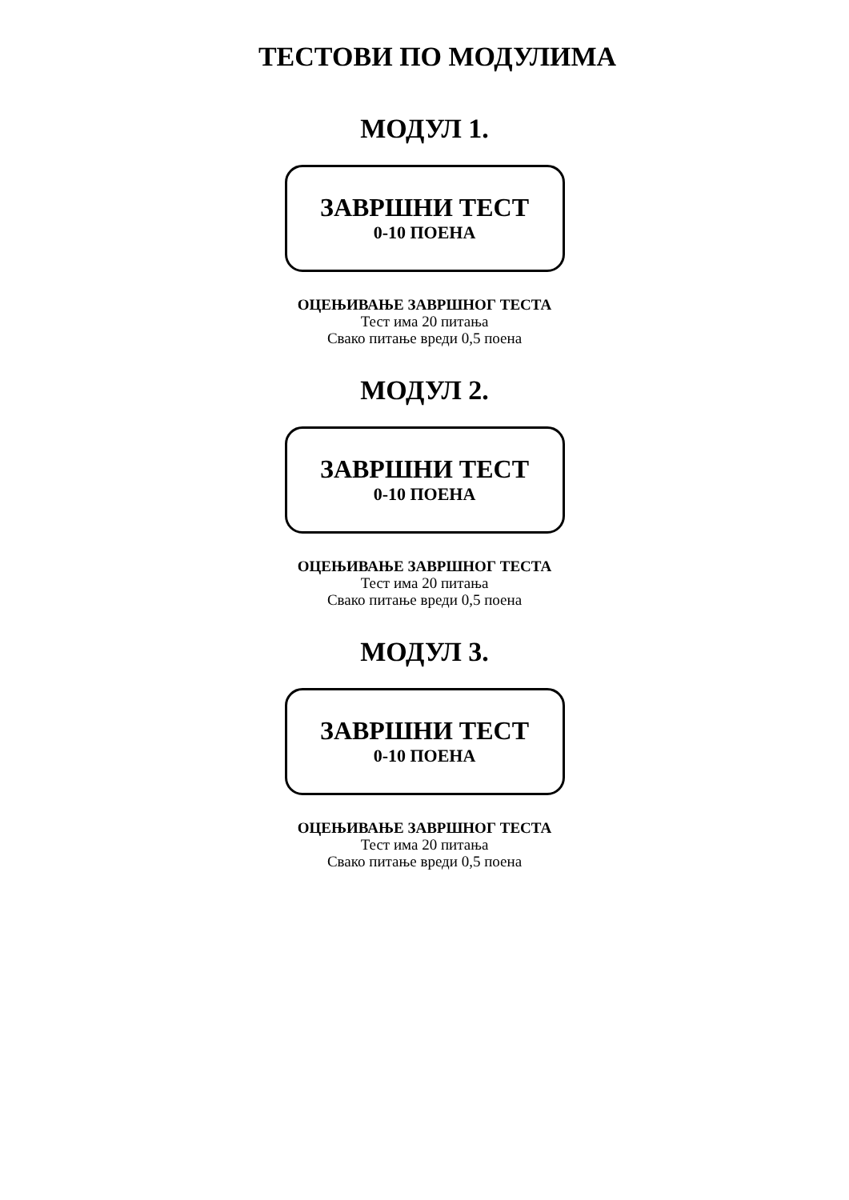ТЕСТОВИ ПО МОДУЛИМА
МОДУЛ 1.
ЗАВРШНИ ТЕСТ
0-10 ПОЕНА
ОЦЕЊИВАЊЕ ЗАВРШНОГ ТЕСТА
Тест има 20 питања
Свако питање вреди 0,5 поена
МОДУЛ 2.
ЗАВРШНИ ТЕСТ
0-10 ПОЕНА
ОЦЕЊИВАЊЕ ЗАВРШНОГ ТЕСТА
Тест има 20 питања
Свако питање вреди 0,5 поена
МОДУЛ 3.
ЗАВРШНИ ТЕСТ
0-10 ПОЕНА
ОЦЕЊИВАЊЕ ЗАВРШНОГ ТЕСТА
Тест има 20 питања
Свако питање вреди 0,5 поена